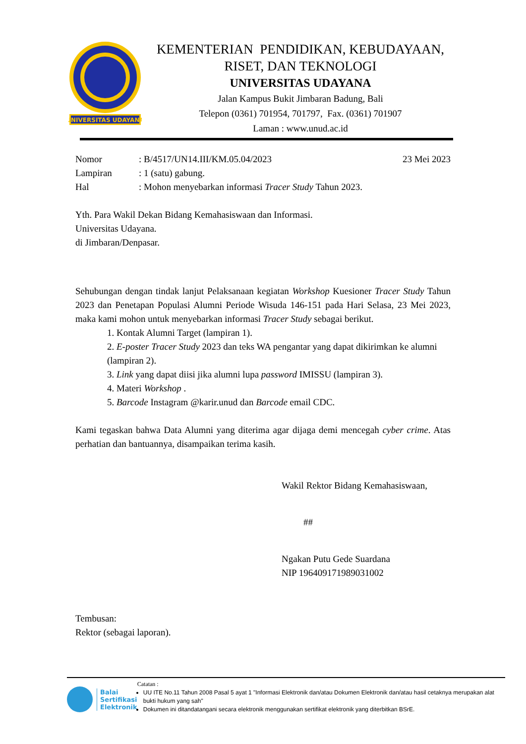UNIVERSITAS UDAYANA
KEMENTERIAN PENDIDIKAN, KEBUDAYAAN,
RISET, DAN TEKNOLOGI
UNIVERSITAS UDAYANA
Jalan Kampus Bukit Jimbaran Badung, Bali
Telepon (0361) 701954, 701797, Fax. (0361) 701907
Laman : www.unud.ac.id
| Nomor | : B/4517/UN14.III/KM.05.04/2023 | 23 Mei 2023 |
| Lampiran | : 1 (satu) gabung. | |
| Hal | : Mohon menyebarkan informasi Tracer Study Tahun 2023. | |
Yth. Para Wakil Dekan Bidang Kemahasiswaan dan Informasi.
Universitas Udayana.
di Jimbaran/Denpasar.
Sehubungan dengan tindak lanjut Pelaksanaan kegiatan Workshop Kuesioner Tracer Study Tahun 2023 dan Penetapan Populasi Alumni Periode Wisuda 146-151 pada Hari Selasa, 23 Mei 2023, maka kami mohon untuk menyebarkan informasi Tracer Study sebagai berikut.
1. Kontak Alumni Target (lampiran 1).
2. E-poster Tracer Study 2023 dan teks WA pengantar yang dapat dikirimkan ke alumni (lampiran 2).
3. Link yang dapat diisi jika alumni lupa password IMISSU (lampiran 3).
4. Materi Workshop .
5. Barcode Instagram @karir.unud dan Barcode email CDC.
Kami tegaskan bahwa Data Alumni yang diterima agar dijaga demi mencegah cyber crime. Atas perhatian dan bantuannya, disampaikan terima kasih.
Wakil Rektor Bidang Kemahasiswaan,
##
Ngakan Putu Gede Suardana
NIP 196409171989031002
Tembusan:
Rektor (sebagai laporan).
Balai
Sertifikasi
Elektronik
Catatan :
UU ITE No.11 Tahun 2008 Pasal 5 ayat 1 "Informasi Elektronik dan/atau Dokumen Elektronik dan/atau hasil cetaknya merupakan alat bukti hukum yang sah"
Dokumen ini ditandatangani secara elektronik menggunakan sertifikat elektronik yang diterbitkan BSrE.